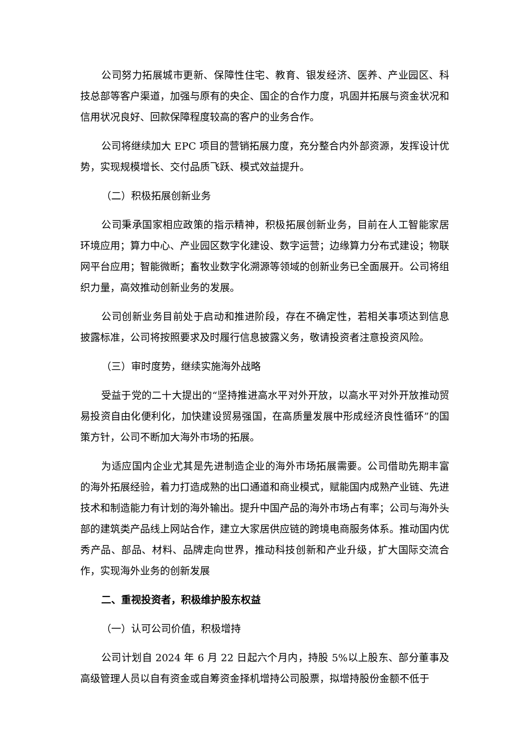公司努力拓展城市更新、保障性住宅、教育、银发经济、医养、产业园区、科技总部等客户渠道，加强与原有的央企、国企的合作力度，巩固并拓展与资金状况和信用状况良好、回款保障程度较高的客户的业务合作。
公司将继续加大 EPC 项目的营销拓展力度，充分整合内外部资源，发挥设计优势，实现规模增长、交付品质飞跃、模式效益提升。
（二）积极拓展创新业务
公司秉承国家相应政策的指示精神，积极拓展创新业务，目前在人工智能家居环境应用；算力中心、产业园区数字化建设、数字运营；边缘算力分布式建设；物联网平台应用；智能微断；畜牧业数字化溯源等领域的创新业务已全面展开。公司将组织力量，高效推动创新业务的发展。
公司创新业务目前处于启动和推进阶段，存在不确定性，若相关事项达到信息披露标准，公司将按照要求及时履行信息披露义务，敬请投资者注意投资风险。
（三）审时度势，继续实施海外战略
受益于党的二十大提出的“坚持推进高水平对外开放，以高水平对外开放推动贸易投资自由化便利化，加快建设贸易强国，在高质量发展中形成经济良性循环”的国策方针，公司不断加大海外市场的拓展。
为适应国内企业尤其是先进制造企业的海外市场拓展需要。公司借助先期丰富的海外拓展经验，着力打造成熟的出口通道和商业模式，赋能国内成熟产业链、先进技术和制造能力有计划的海外输出。提升中国产品的海外市场占有率；公司与海外头部的建筑类产品线上网站合作，建立大家居供应链的跨境电商服务体系。推动国内优秀产品、部品、材料、品牌走向世界，推动科技创新和产业升级，扩大国际交流合作，实现海外业务的创新发展
二、重视投资者，积极维护股东权益
（一）认可公司价值，积极增持
公司计划自 2024 年 6 月 22 日起六个月内，持股 5%以上股东、部分董事及高级管理人员以自有资金或自筹资金择机增持公司股票，拟增持股份金额不低于